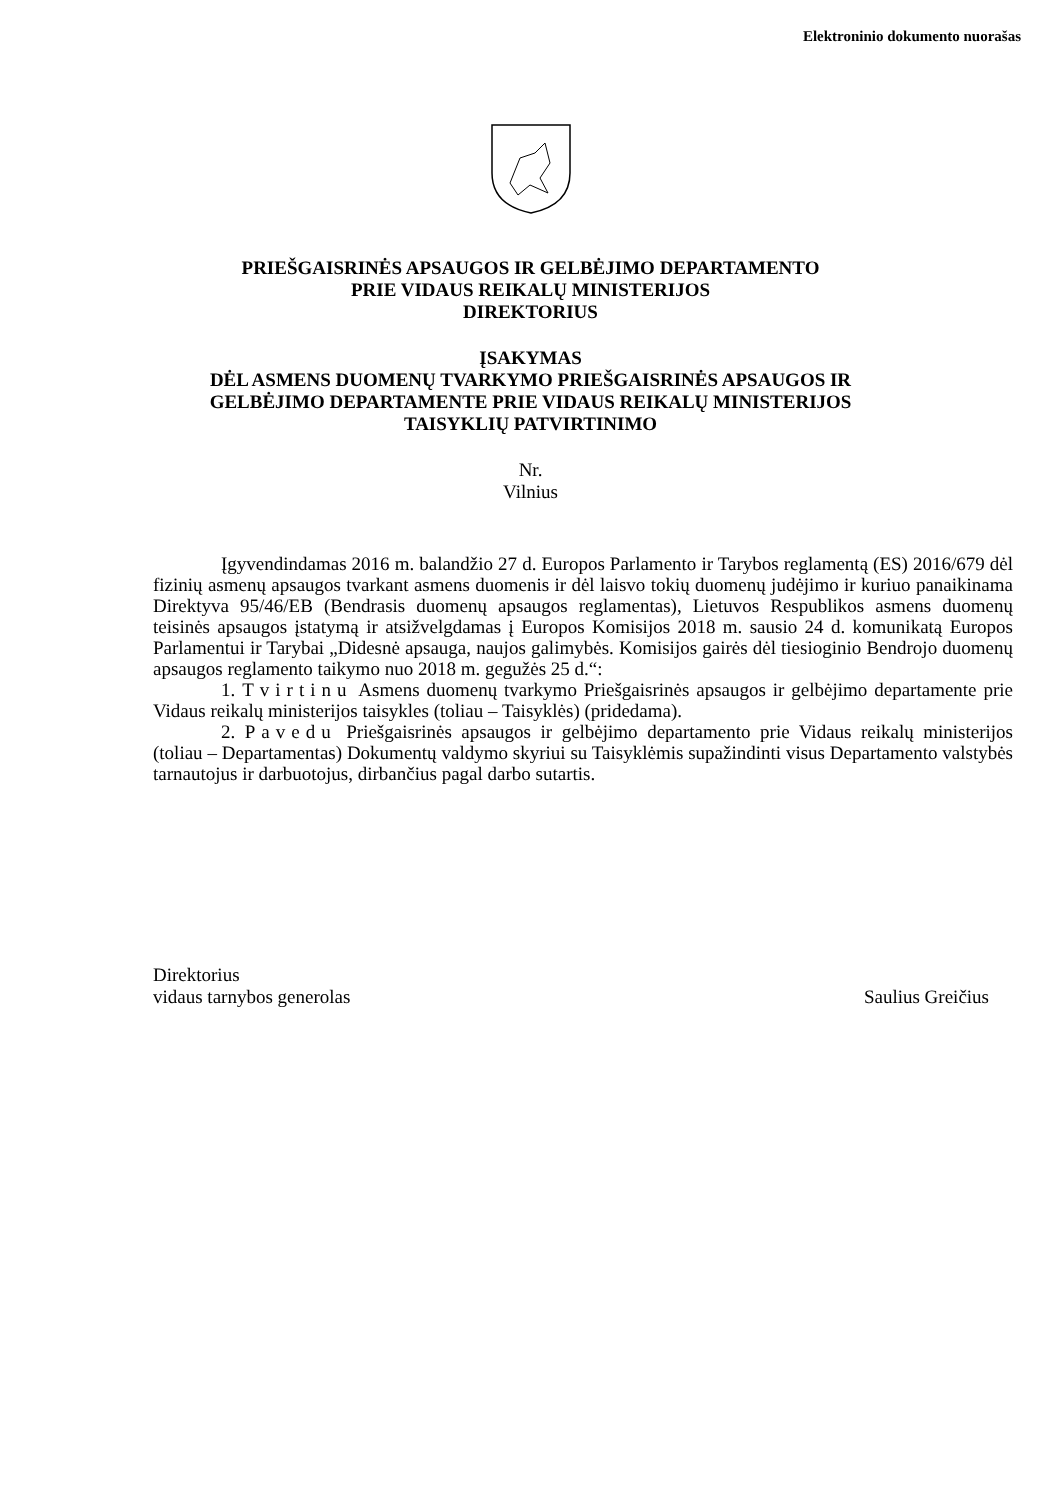Elektroninio dokumento nuorašas
PRIEŠGAISRINĖS APSAUGOS IR GELBĖJIMO DEPARTAMENTO
PRIE VIDAUS REIKALŲ MINISTERIJOS
DIREKTORIUS
ĮSAKYMAS
DĖL ASMENS DUOMENŲ TVARKYMO PRIEŠGAISRINĖS APSAUGOS IR
GELBĖJIMO DEPARTAMENTE PRIE VIDAUS REIKALŲ MINISTERIJOS
TAISYKLIŲ PATVIRTINIMO
Nr.
Vilnius
Įgyvendindamas 2016 m. balandžio 27 d. Europos Parlamento ir Tarybos reglamentą (ES) 2016/679 dėl fizinių asmenų apsaugos tvarkant asmens duomenis ir dėl laisvo tokių duomenų judėjimo ir kuriuo panaikinama Direktyva 95/46/EB (Bendrasis duomenų apsaugos reglamentas), Lietuvos Respublikos asmens duomenų teisinės apsaugos įstatymą ir atsižvelgdamas į Europos Komisijos 2018 m. sausio 24 d. komunikatą Europos Parlamentui ir Tarybai „Didesnė apsauga, naujos galimybės. Komisijos gairės dėl tiesioginio Bendrojo duomenų apsaugos reglamento taikymo nuo 2018 m. gegužės 25 d.“:
1. Tvirtinu Asmens duomenų tvarkymo Priešgaisrinės apsaugos ir gelbėjimo departamente prie Vidaus reikalų ministerijos taisykles (toliau – Taisyklės) (pridedama).
2. Pavedu Priešgaisrinės apsaugos ir gelbėjimo departamento prie Vidaus reikalų ministerijos (toliau – Departamentas) Dokumentų valdymo skyriui su Taisyklėmis supažindinti visus Departamento valstybės tarnautojus ir darbuotojus, dirbančius pagal darbo sutartis.
Direktorius
vidaus tarnybos generolas Saulius Greičius